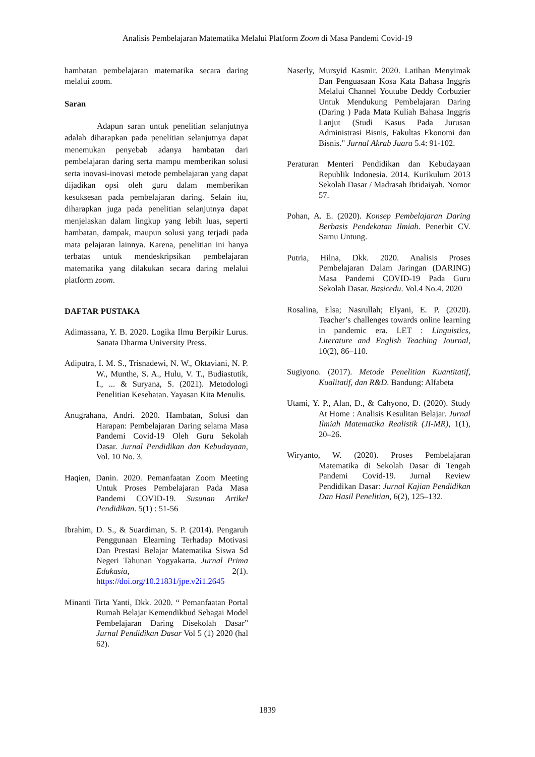Analisis Pembelajaran Matematika Melalui Platform Zoom di Masa Pandemi Covid-19
hambatan pembelajaran matematika secara daring melalui zoom.
Saran
Adapun saran untuk penelitian selanjutnya adalah diharapkan pada penelitian selanjutnya dapat menemukan penyebab adanya hambatan dari pembelajaran daring serta mampu memberikan solusi serta inovasi-inovasi metode pembelajaran yang dapat dijadikan opsi oleh guru dalam memberikan kesuksesan pada pembelajaran daring. Selain itu, diharapkan juga pada penelitian selanjutnya dapat menjelaskan dalam lingkup yang lebih luas, seperti hambatan, dampak, maupun solusi yang terjadi pada mata pelajaran lainnya. Karena, penelitian ini hanya terbatas untuk mendeskripsikan pembelajaran matematika yang dilakukan secara daring melalui platform zoom.
DAFTAR PUSTAKA
Adimassana, Y. B. 2020. Logika Ilmu Berpikir Lurus. Sanata Dharma University Press.
Adiputra, I. M. S., Trisnadewi, N. W., Oktaviani, N. P. W., Munthe, S. A., Hulu, V. T., Budiastutik, I., ... & Suryana, S. (2021). Metodologi Penelitian Kesehatan. Yayasan Kita Menulis.
Anugrahana, Andri. 2020. Hambatan, Solusi dan Harapan: Pembelajaran Daring selama Masa Pandemi Covid-19 Oleh Guru Sekolah Dasar. Jurnal Pendidikan dan Kebudayaan, Vol. 10 No. 3.
Haqien, Danin. 2020. Pemanfaatan Zoom Meeting Untuk Proses Pembelajaran Pada Masa Pandemi COVID-19. Susunan Artikel Pendidikan. 5(1) : 51-56
Ibrahim, D. S., & Suardiman, S. P. (2014). Pengaruh Penggunaan Elearning Terhadap Motivasi Dan Prestasi Belajar Matematika Siswa Sd Negeri Tahunan Yogyakarta. Jurnal Prima Edukasia, 2(1). https://doi.org/10.21831/jpe.v2i1.2645
Minanti Tirta Yanti, Dkk. 2020. “ Pemanfaatan Portal Rumah Belajar Kemendikbud Sebagai Model Pembelajaran Daring Disekolah Dasar” Jurnal Pendidikan Dasar Vol 5 (1) 2020 (hal 62).
Naserly, Mursyid Kasmir. 2020. Latihan Menyimak Dan Penguasaan Kosa Kata Bahasa Inggris Melalui Channel Youtube Deddy Corbuzier Untuk Mendukung Pembelajaran Daring (Daring ) Pada Mata Kuliah Bahasa Inggris Lanjut (Studi Kasus Pada Jurusan Administrasi Bisnis, Fakultas Ekonomi dan Bisnis." Jurnal Akrab Juara 5.4: 91-102.
Peraturan Menteri Pendidikan dan Kebudayaan Republik Indonesia. 2014. Kurikulum 2013 Sekolah Dasar / Madrasah Ibtidaiyah. Nomor 57.
Pohan, A. E. (2020). Konsep Pembelajaran Daring Berbasis Pendekatan Ilmiah. Penerbit CV. Sarnu Untung.
Putria, Hilna, Dkk. 2020. Analisis Proses Pembelajaran Dalam Jaringan (DARING) Masa Pandemi COVID-19 Pada Guru Sekolah Dasar. Basicedu. Vol.4 No.4. 2020
Rosalina, Elsa; Nasrullah; Elyani, E. P. (2020). Teacher’s challenges towards online learning in pandemic era. LET : Linguistics, Literature and English Teaching Journal, 10(2), 86–110.
Sugiyono. (2017). Metode Penelitian Kuantitatif, Kualitatif, dan R&D. Bandung: Alfabeta
Utami, Y. P., Alan, D., & Cahyono, D. (2020). Study At Home : Analisis Kesulitan Belajar. Jurnal Ilmiah Matematika Realistik (JI-MR), 1(1), 20–26.
Wiryanto, W. (2020). Proses Pembelajaran Matematika di Sekolah Dasar di Tengah Pandemi Covid-19. Jurnal Review Pendidikan Dasar: Jurnal Kajian Pendidikan Dan Hasil Penelitian, 6(2), 125–132.
1839